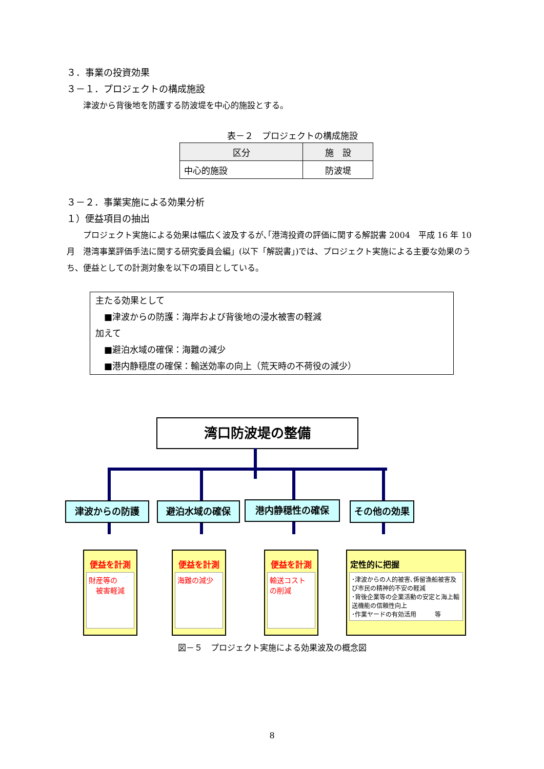３．事業の投資効果
３－１．プロジェクトの構成施設
　　津波から背後地を防護する防波堤を中心的施設とする。
表－２　プロジェクトの構成施設
| 区分 | 施 設 |
| --- | --- |
| 中心的施設 | 防波堤 |
３－２．事業実施による効果分析
１）便益項目の抽出
　　プロジェクト実施による効果は幅広く波及するが､｢港湾投資の評価に関する解説書 2004　平成 16 年 10 月　港湾事業評価手法に関する研究委員会編」(以下「解説書」)では、プロジェクト実施による主要な効果のうち、便益としての計測対象を以下の項目としている。
主たる効果として
　■津波からの防護：海岸および背後地の浸水被害の軽減
加えて
　■避泊水域の確保：海難の減少
　■港内静穏度の確保：輸送効率の向上（荒天時の不荷役の減少）
湾口防波堤の整備
津波からの防護 避泊水域の確保 港内静穏性の確保 その他の効果
便益を計測
財産等の
　被害軽減
便益を計測
海難の減少
便益を計測
輸送コスト
の削減
定性的に把握
･津波からの人的被害､係留漁船被害及び市民の精神的不安の軽減
･背後企業等の企業活動の安定と海上輸送機能の信頼性向上
･作業ヤードの有効活用　　　等
図－５　プロジェクト実施による効果波及の概念図
8